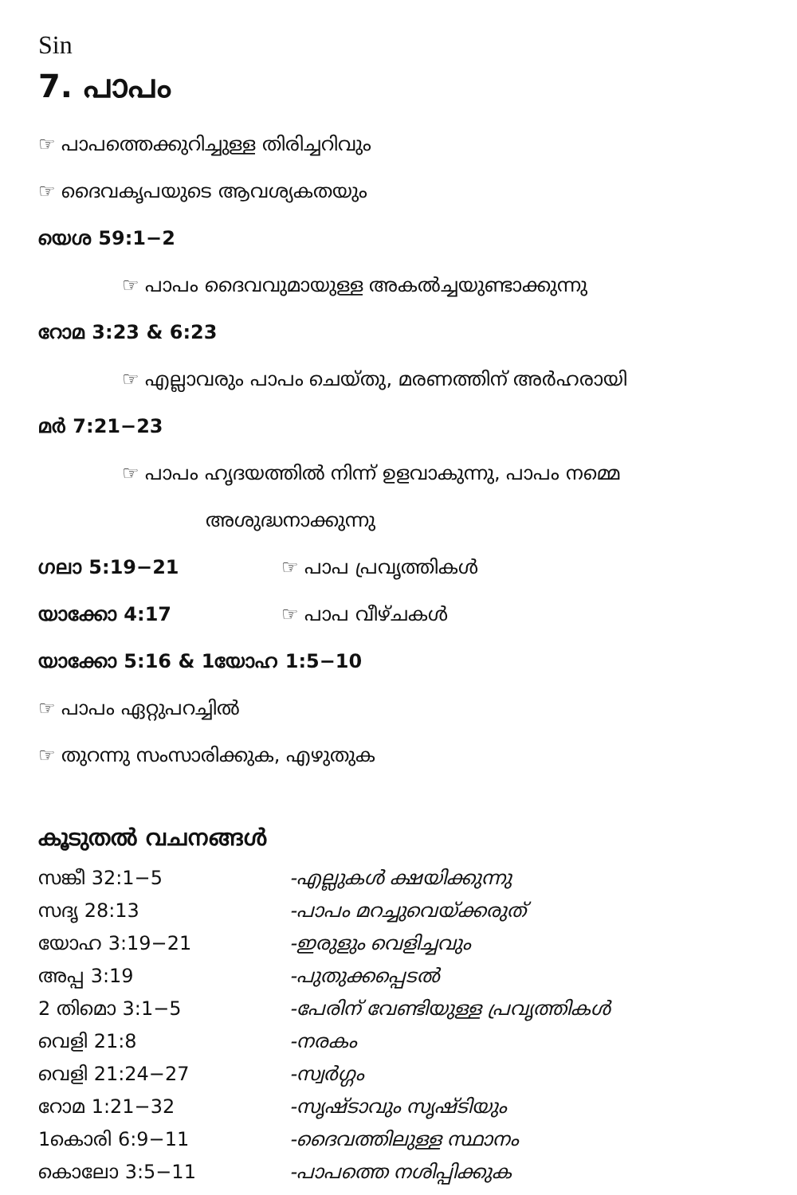Sin
7. പാപം
☞ പാപത്തെക്കുറിച്ചുള്ള തിരിച്ചറിവും
☞ ദൈവകൃപയുടെ ആവശ്യകതയും
യെശ 59:1−2
☞ പാപം ദൈവവുമായുള്ള അകൽച്ചയുണ്ടാക്കുന്നു
റോമ 3:23 & 6:23
☞ എല്ലാവരും പാപം ചെയ്തു, മരണത്തിന് അർഹരായി
മർ 7:21−23
☞ പാപം ഹൃദയത്തിൽ നിന്ന് ഉളവാകുന്നു, പാപം നമ്മെ
അശുദ്ധനാക്കുന്നു
ഗലാ 5:19−21 ☞ പാപ പ്രവൃത്തികൾ
യാക്കോ 4:17 ☞ പാപ വീഴ്ചകൾ
യാക്കോ 5:16 & 1യോഹ 1:5−10
☞ പാപം ഏറ്റുപറച്ചിൽ
☞ തുറന്നു സംസാരിക്കുക, എഴുതുക
കൂടുതൽ വചനങ്ങൾ
സങ്കീ 32:1−5 -എല്ലുകൾ ക്ഷയിക്കുന്നു
സദൃ 28:13 -പാപം മറച്ചുവെയ്ക്കരുത്
യോഹ 3:19−21 -ഇരുളും വെളിച്ചവും
അപ്പ 3:19 -പുതുക്കപ്പെടൽ
2 തിമൊ 3:1−5 -പേരിന് വേണ്ടിയുള്ള പ്രവൃത്തികൾ
വെളി 21:8 -നരകം
വെളി 21:24−27 -സ്വർഗ്ഗം
റോമ 1:21−32 -സൃഷ്ടാവും സൃഷ്ടിയും
1കൊരി 6:9−11 -ദൈവത്തിലുള്ള സ്ഥാനം
കൊലോ 3:5−11 -പാപത്തെ നശിപ്പിക്കുക